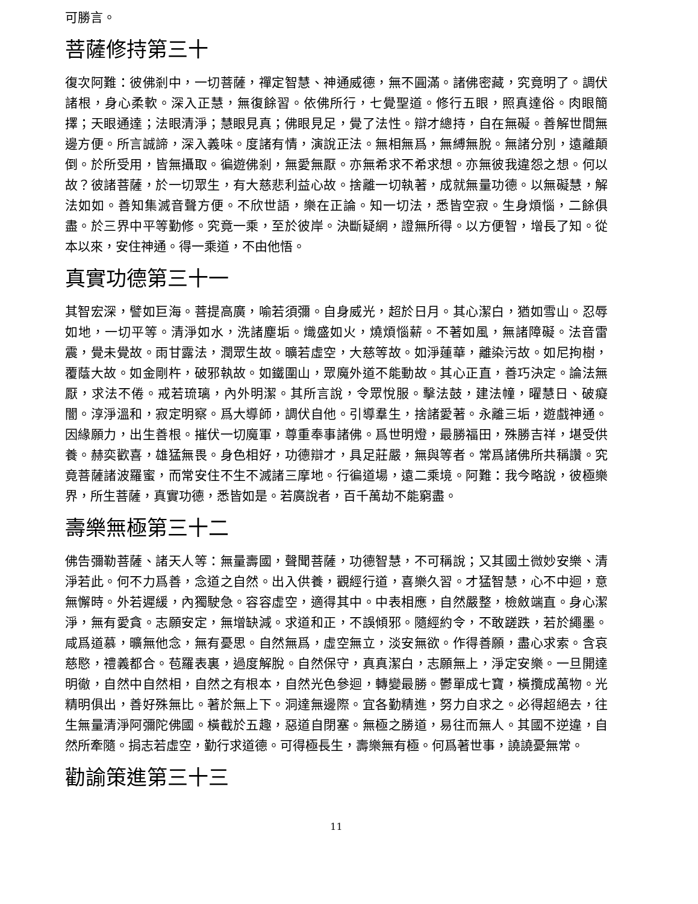可勝言。
菩薩修持第三十
復次阿難：彼佛剎中，一切菩薩，禪定智慧、神通威德，無不圓滿。諸佛密藏，究竟明了。調伏諸根，身心柔軟。深入正慧，無復餘習。依佛所行，七覺聖道。修行五眼，照真達俗。肉眼簡擇；天眼通達；法眼清淨；慧眼見真；佛眼見足，覺了法性。辯才總持，自在無礙。善解世間無邊方便。所言誠諦，深入義味。度諸有情，演說正法。無相無爲，無縛無脫。無諸分別，遠離顛倒。於所受用，皆無攝取。徧遊佛剎，無愛無厭。亦無希求不希求想。亦無彼我違怨之想。何以故？彼諸菩薩，於一切眾生，有大慈悲利益心故。捨離一切執著，成就無量功德。以無礙慧，解法如如。善知集滅音聲方便。不欣世語，樂在正論。知一切法，悉皆空寂。生身煩惱，二餘俱盡。於三界中平等勤修。究竟一乘，至於彼岸。決斷疑網，證無所得。以方便智，增長了知。從本以來，安住神通。得一乘道，不由他悟。
真實功德第三十一
其智宏深，譬如巨海。菩提高廣，喻若須彌。自身威光，超於日月。其心潔白，猶如雪山。忍辱如地，一切平等。清淨如水，洗諸塵垢。熾盛如火，燒煩惱薪。不著如風，無諸障礙。法音雷震，覺未覺故。雨甘露法，潤眾生故。曠若虛空，大慈等故。如淨蓮華，離染污故。如尼拘樹，覆蔭大故。如金剛杵，破邪執故。如鐵圍山，眾魔外道不能動故。其心正直，善巧決定。論法無厭，求法不倦。戒若琉璃，內外明潔。其所言說，令眾悅服。擊法鼓，建法幢，曜慧日、破癡闇。淳淨溫和，寂定明察。爲大導師，調伏自他。引導羣生，捨諸愛著。永離三垢，遊戲神通。因緣願力，出生善根。摧伏一切魔軍，尊重奉事諸佛。爲世明燈，最勝福田，殊勝吉祥，堪受供養。赫奕歡喜，雄猛無畏。身色相好，功德辯才，具足莊嚴，無與等者。常爲諸佛所共稱讚。究竟菩薩諸波羅蜜，而常安住不生不滅諸三摩地。行徧道場，遠二乘境。阿難：我今略說，彼極樂界，所生菩薩，真實功德，悉皆如是。若廣說者，百千萬劫不能窮盡。
壽樂無極第三十二
佛告彌勒菩薩、諸天人等：無量壽國，聲聞菩薩，功德智慧，不可稱說；又其國土微妙安樂、清淨若此。何不力爲善，念道之自然。出入供養，觀經行道，喜樂久習。才猛智慧，心不中迴，意無懈時。外若遲緩，內獨駛急。容容虛空，適得其中。中表相應，自然嚴整，檢斂端直。身心潔淨，無有愛貪。志願安定，無增缺減。求道和正，不誤傾邪。隨經約令，不敢蹉跌，若於繩墨。咸爲道慕，曠無他念，無有憂思。自然無爲，虛空無立，淡安無欲。作得善願，盡心求索。含哀慈愍，禮義都合。苞羅表裏，過度解脫。自然保守，真真潔白，志願無上，淨定安樂。一旦開達明徹，自然中自然相，自然之有根本，自然光色參迴，轉變最勝。鬱單成七寶，橫攬成萬物。光精明俱出，善好殊無比。著於無上下。洞達無邊際。宜各勤精進，努力自求之。必得超絕去，往生無量清淨阿彌陀佛國。橫截於五趣，惡道自閉塞。無極之勝道，易往而無人。其國不逆違，自然所牽隨。捐志若虛空，勤行求道德。可得極長生，壽樂無有極。何爲著世事，譊譊憂無常。
勸諭策進第三十三
11